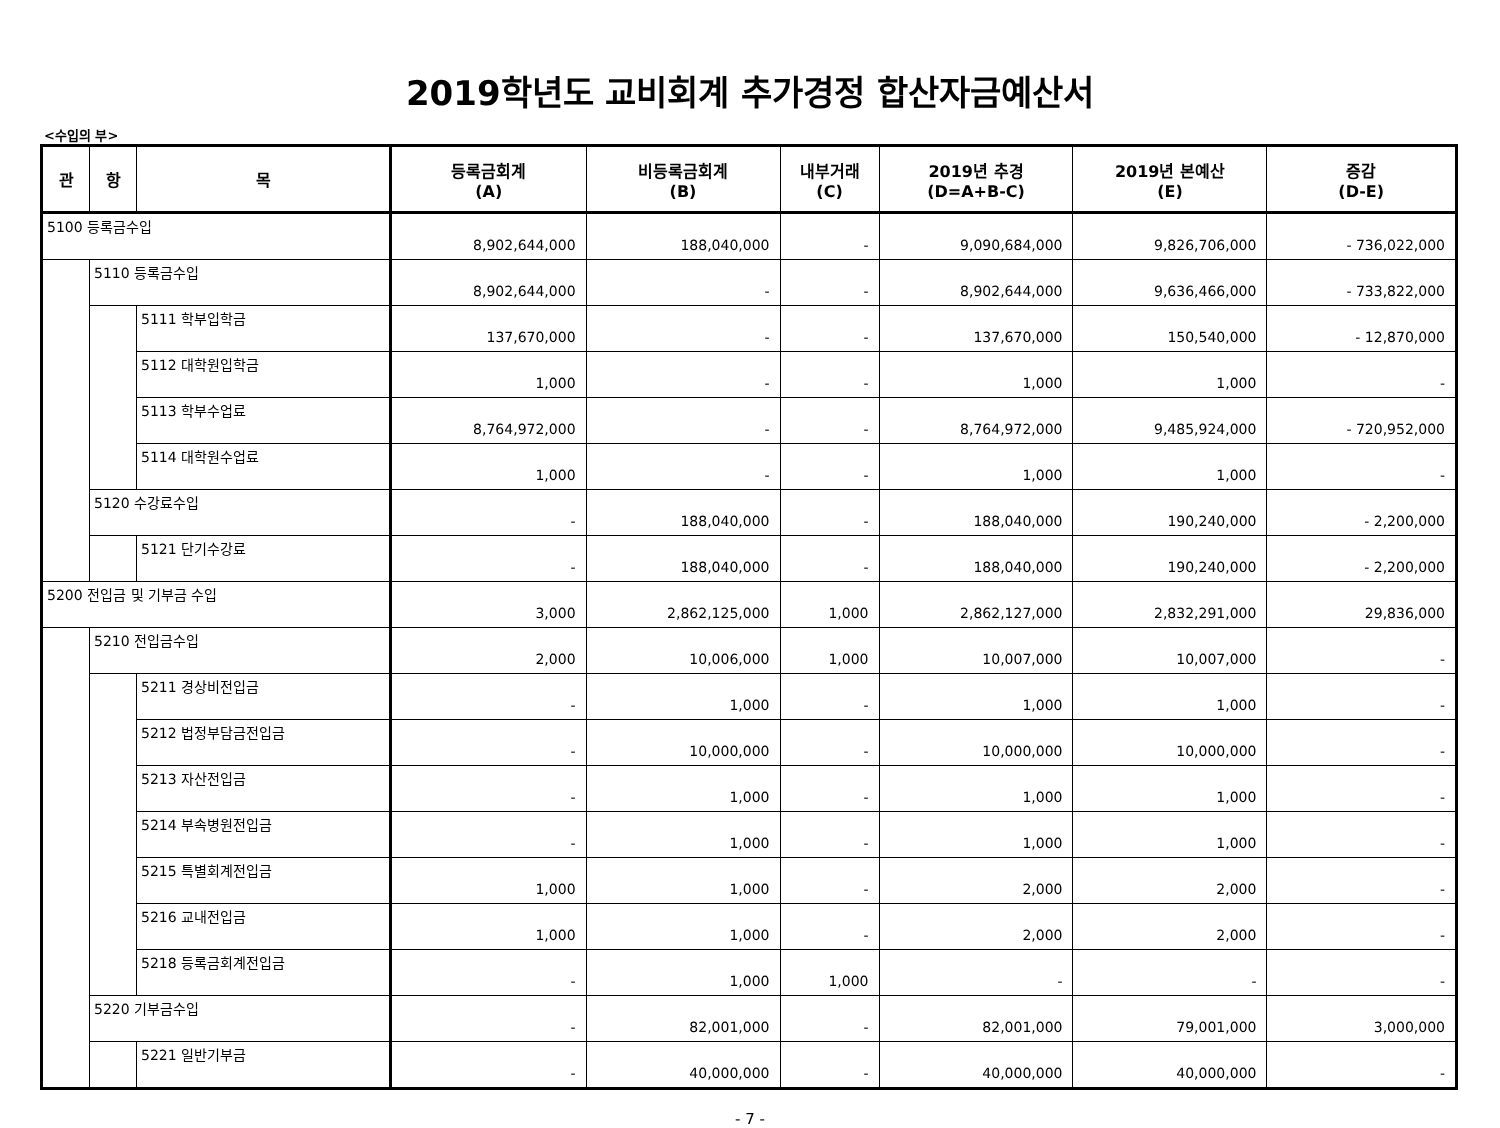2019학년도 교비회계 추가경정 합산자금예산서
<수입의 부>
| 관 | 항 | 목 | 등록금회계 (A) | 비등록금회계 (B) | 내부거래 (C) | 2019년 추경 (D=A+B-C) | 2019년 본예산 (E) | 증감 (D-E) |
| --- | --- | --- | --- | --- | --- | --- | --- | --- |
| 5100 등록금수입 | | | 8,902,644,000 | 188,040,000 | - | 9,090,684,000 | 9,826,706,000 | - 736,022,000 |
| | 5110 등록금수입 | | 8,902,644,000 | - | - | 8,902,644,000 | 9,636,466,000 | - 733,822,000 |
| | | 5111 학부입학금 | 137,670,000 | - | - | 137,670,000 | 150,540,000 | - 12,870,000 |
| | | 5112 대학원입학금 | 1,000 | - | - | 1,000 | 1,000 | - |
| | | 5113 학부수업료 | 8,764,972,000 | - | - | 8,764,972,000 | 9,485,924,000 | - 720,952,000 |
| | | 5114 대학원수업료 | 1,000 | - | - | 1,000 | 1,000 | - |
| | 5120 수강료수입 | | - | 188,040,000 | - | 188,040,000 | 190,240,000 | - 2,200,000 |
| | | 5121 단기수강료 | - | 188,040,000 | - | 188,040,000 | 190,240,000 | - 2,200,000 |
| 5200 전입금 및 기부금 수입 | | | 3,000 | 2,862,125,000 | 1,000 | 2,862,127,000 | 2,832,291,000 | 29,836,000 |
| | 5210 전입금수입 | | 2,000 | 10,006,000 | 1,000 | 10,007,000 | 10,007,000 | - |
| | | 5211 경상비전입금 | - | 1,000 | - | 1,000 | 1,000 | - |
| | | 5212 법정부담금전입금 | - | 10,000,000 | - | 10,000,000 | 10,000,000 | - |
| | | 5213 자산전입금 | - | 1,000 | - | 1,000 | 1,000 | - |
| | | 5214 부속병원전입금 | - | 1,000 | - | 1,000 | 1,000 | - |
| | | 5215 특별회계전입금 | 1,000 | 1,000 | - | 2,000 | 2,000 | - |
| | | 5216 교내전입금 | 1,000 | 1,000 | - | 2,000 | 2,000 | - |
| | | 5218 등록금회계전입금 | - | 1,000 | 1,000 | - | - | - |
| | 5220 기부금수입 | | - | 82,001,000 | - | 82,001,000 | 79,001,000 | 3,000,000 |
| | | 5221 일반기부금 | - | 40,000,000 | - | 40,000,000 | 40,000,000 | - |
- 7 -